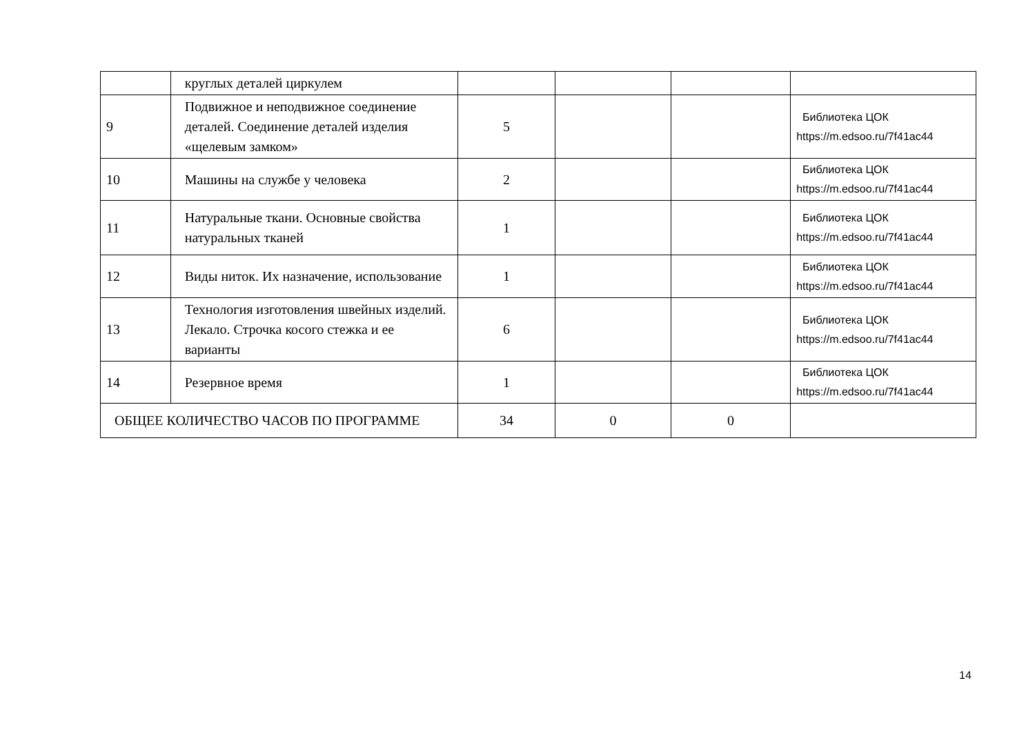| | круглых деталей циркулем | | | | |
| 9 | Подвижное и неподвижное соединение деталей. Соединение деталей изделия «щелевым замком» | 5 | | | Библиотека ЦОК https://m.edsoo.ru/7f41ac44 |
| 10 | Машины на службе у человека | 2 | | | Библиотека ЦОК https://m.edsoo.ru/7f41ac44 |
| 11 | Натуральные ткани. Основные свойства натуральных тканей | 1 | | | Библиотека ЦОК https://m.edsoo.ru/7f41ac44 |
| 12 | Виды ниток. Их назначение, использование | 1 | | | Библиотека ЦОК https://m.edsoo.ru/7f41ac44 |
| 13 | Технология изготовления швейных изделий. Лекало. Строчка косого стежка и ее варианты | 6 | | | Библиотека ЦОК https://m.edsoo.ru/7f41ac44 |
| 14 | Резервное время | 1 | | | Библиотека ЦОК https://m.edsoo.ru/7f41ac44 |
| ОБЩЕЕ КОЛИЧЕСТВО ЧАСОВ ПО ПРОГРАММЕ | | 34 | 0 | 0 | |
14